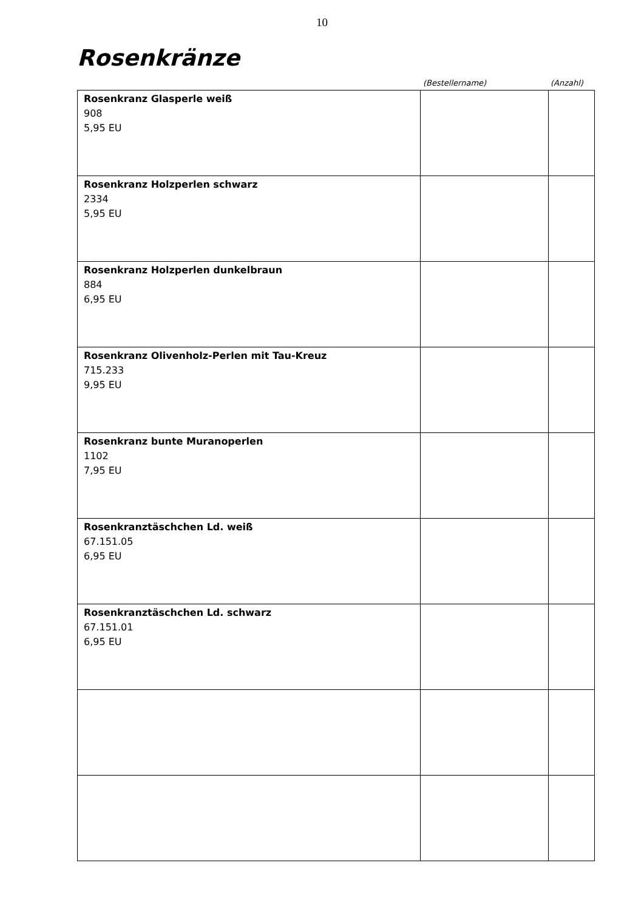10
Rosenkränze
(Bestellername) (Anzahl)
| Rosenkranz Glasperle weiß 908 5,95 EU | | |
| Rosenkranz Holzperlen schwarz 2334 5,95 EU | | |
| Rosenkranz Holzperlen dunkelbraun 884 6,95 EU | | |
| Rosenkranz Olivenholz-Perlen mit Tau-Kreuz 715.233 9,95 EU | | |
| Rosenkranz bunte Muranoperlen 1102 7,95 EU | | |
| Rosenkranztäschchen Ld. weiß 67.151.05 6,95 EU | | |
| Rosenkranztäschchen Ld. schwarz 67.151.01 6,95 EU | | |